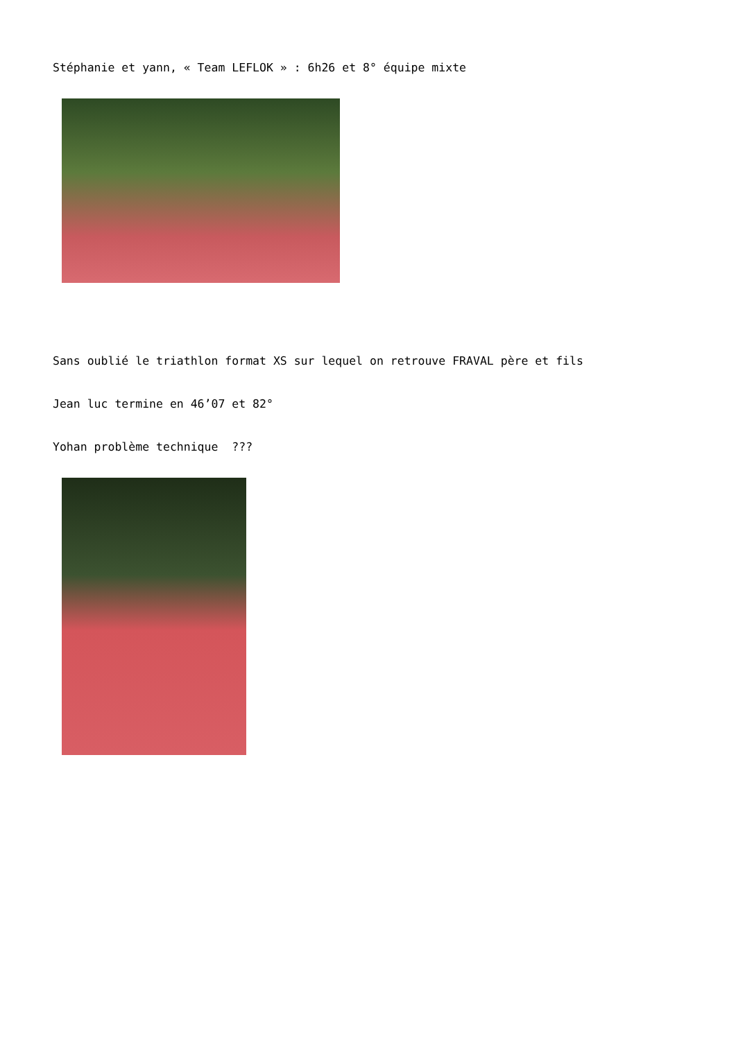Stéphanie et yann, « Team LEFLOK » : 6h26 et 8° équipe mixte
Sans oublié le triathlon format XS sur lequel on retrouve FRAVAL père et fils
Jean luc termine en 46’07 et 82°
Yohan problème technique ???